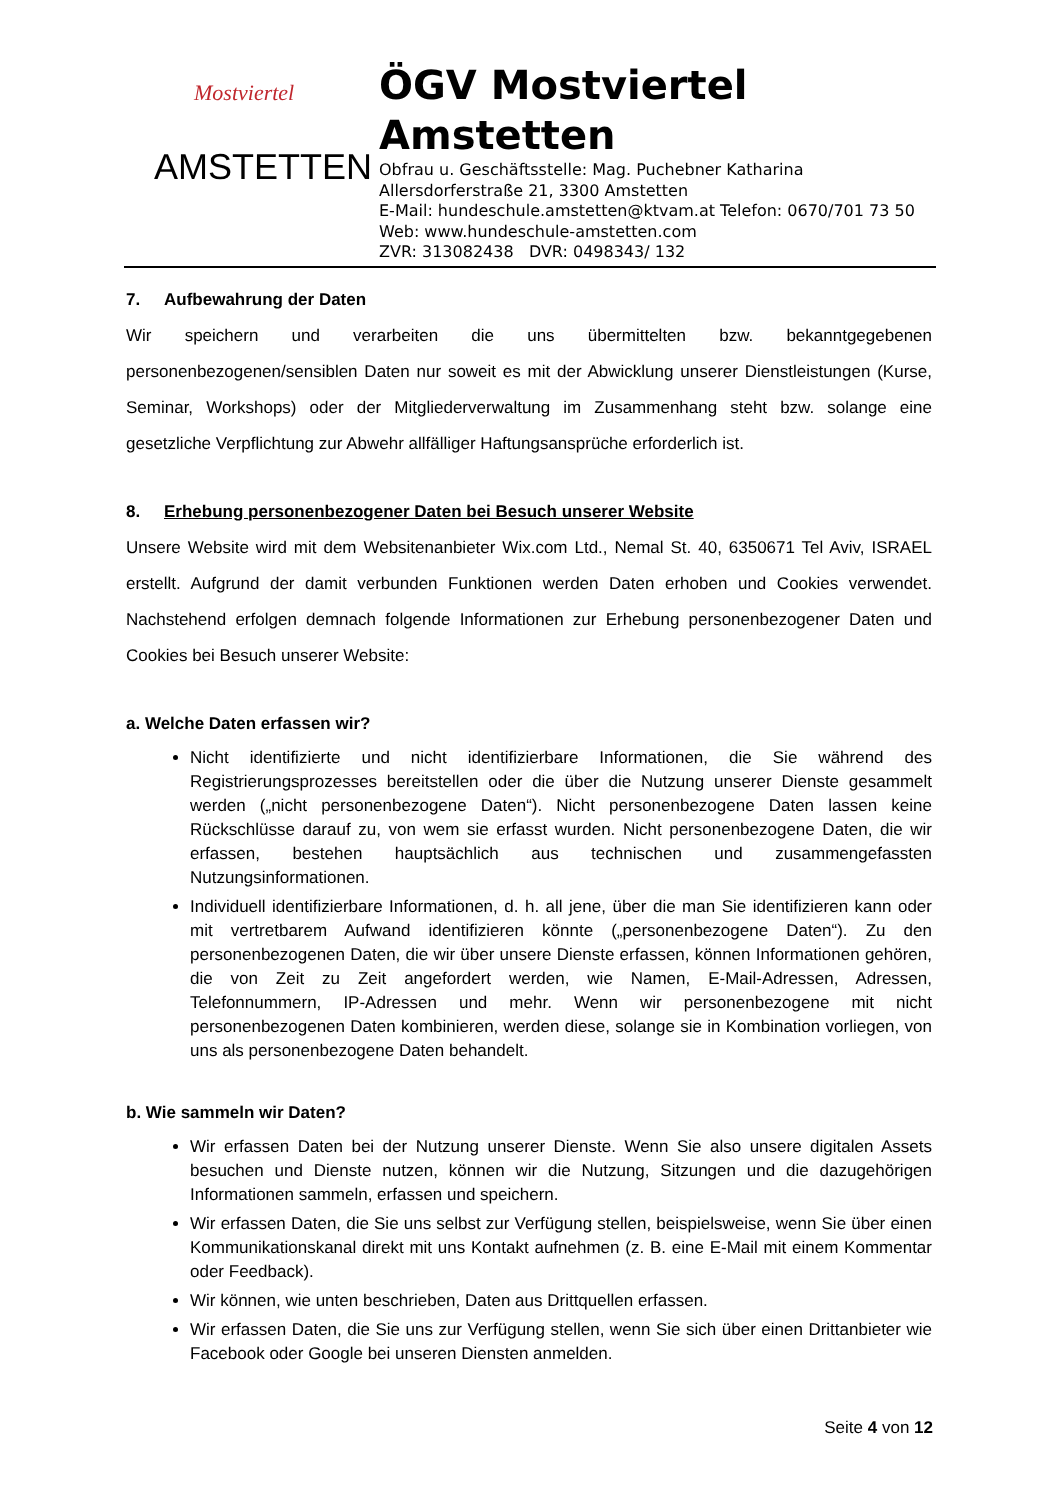Mostviertel
AMSTETTEN
ÖGV Mostviertel
Amstetten
Obfrau u. Geschäftsstelle: Mag. Puchebner Katharina
Allersdorferstraße 21, 3300 Amstetten
E-Mail: hundeschule.amstetten@ktvam.at Telefon: 0670/701 73 50
Web: www.hundeschule-amstetten.com
ZVR: 313082438 DVR: 0498343/ 132
7. Aufbewahrung der Daten
Wir speichern und verarbeiten die uns übermittelten bzw. bekanntgegebenen personenbezogenen/sensiblen Daten nur soweit es mit der Abwicklung unserer Dienstleistungen (Kurse, Seminar, Workshops) oder der Mitgliederverwaltung im Zusammenhang steht bzw. solange eine gesetzliche Verpflichtung zur Abwehr allfälliger Haftungsansprüche erforderlich ist.
8. Erhebung personenbezogener Daten bei Besuch unserer Website
Unsere Website wird mit dem Websitenanbieter Wix.com Ltd., Nemal St. 40, 6350671 Tel Aviv, ISRAEL erstellt. Aufgrund der damit verbunden Funktionen werden Daten erhoben und Cookies verwendet. Nachstehend erfolgen demnach folgende Informationen zur Erhebung personenbezogener Daten und Cookies bei Besuch unserer Website:
a. Welche Daten erfassen wir?
Nicht identifizierte und nicht identifizierbare Informationen, die Sie während des Registrierungsprozesses bereitstellen oder die über die Nutzung unserer Dienste gesammelt werden („nicht personenbezogene Daten“). Nicht personenbezogene Daten lassen keine Rückschlüsse darauf zu, von wem sie erfasst wurden. Nicht personenbezogene Daten, die wir erfassen, bestehen hauptsächlich aus technischen und zusammengefassten Nutzungsinformationen.
Individuell identifizierbare Informationen, d. h. all jene, über die man Sie identifizieren kann oder mit vertretbarem Aufwand identifizieren könnte („personenbezogene Daten“). Zu den personenbezogenen Daten, die wir über unsere Dienste erfassen, können Informationen gehören, die von Zeit zu Zeit angefordert werden, wie Namen, E-Mail-Adressen, Adressen, Telefonnummern, IP-Adressen und mehr. Wenn wir personenbezogene mit nicht personenbezogenen Daten kombinieren, werden diese, solange sie in Kombination vorliegen, von uns als personenbezogene Daten behandelt.
b. Wie sammeln wir Daten?
Wir erfassen Daten bei der Nutzung unserer Dienste. Wenn Sie also unsere digitalen Assets besuchen und Dienste nutzen, können wir die Nutzung, Sitzungen und die dazugehörigen Informationen sammeln, erfassen und speichern.
Wir erfassen Daten, die Sie uns selbst zur Verfügung stellen, beispielsweise, wenn Sie über einen Kommunikationskanal direkt mit uns Kontakt aufnehmen (z. B. eine E-Mail mit einem Kommentar oder Feedback).
Wir können, wie unten beschrieben, Daten aus Drittquellen erfassen.
Wir erfassen Daten, die Sie uns zur Verfügung stellen, wenn Sie sich über einen Drittanbieter wie Facebook oder Google bei unseren Diensten anmelden.
Seite 4 von 12